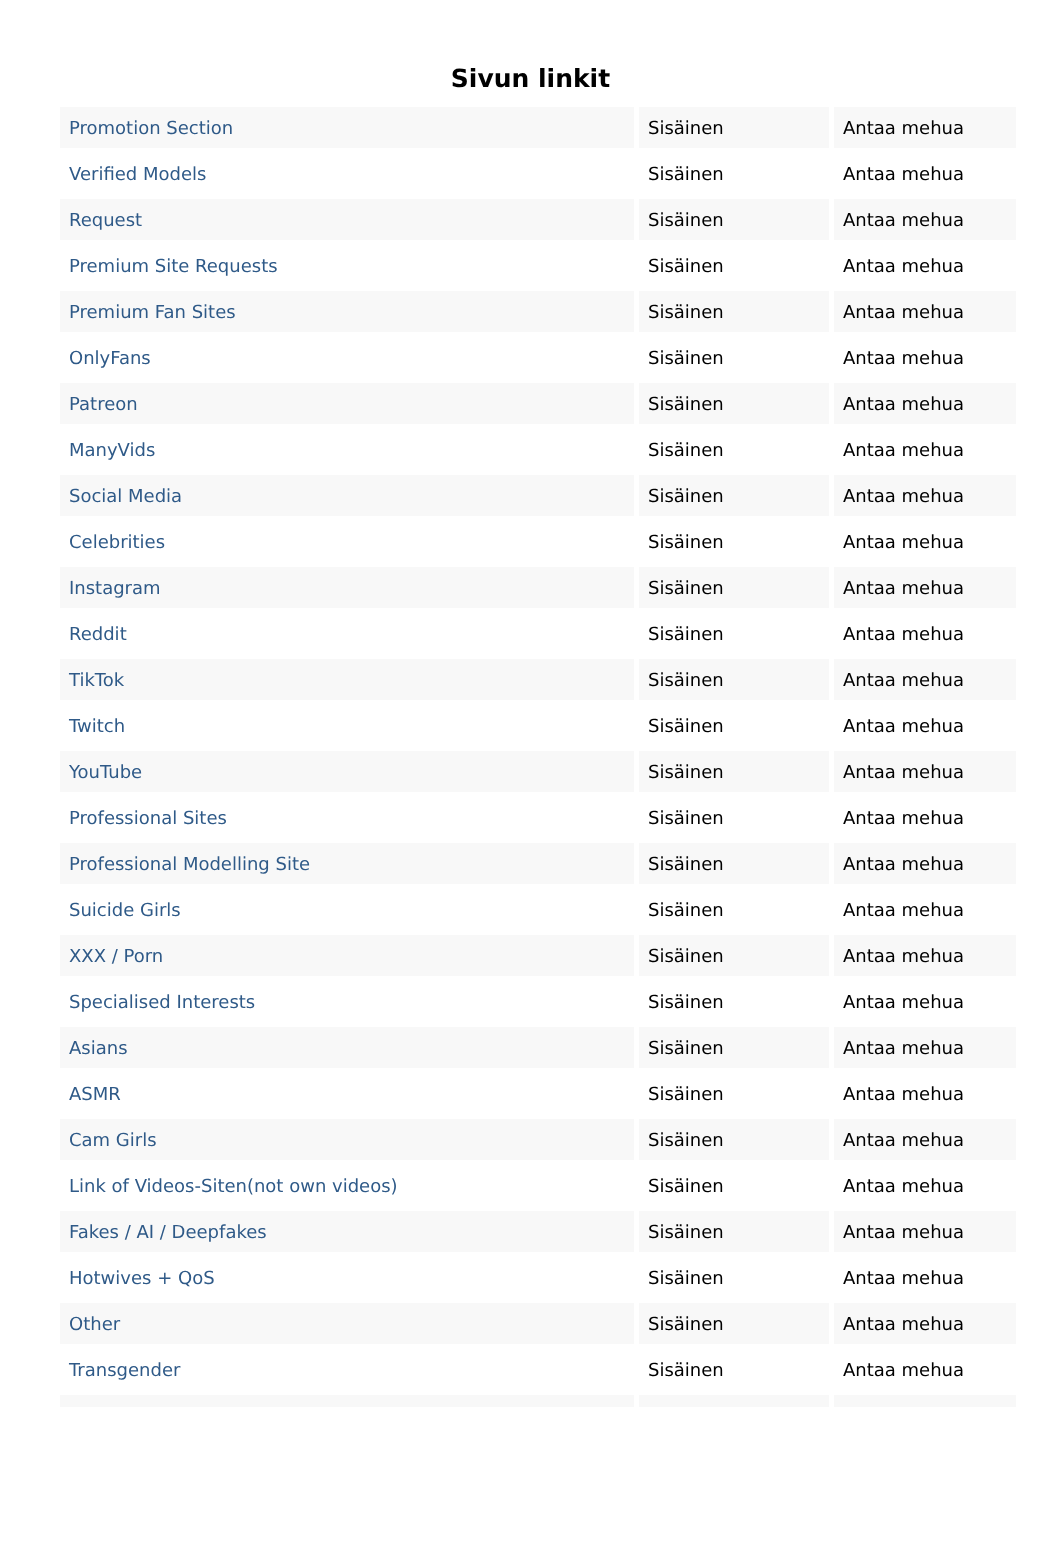Sivun linkit
| Promotion Section | Sisäinen | Antaa mehua |
| Verified Models | Sisäinen | Antaa mehua |
| Request | Sisäinen | Antaa mehua |
| Premium Site Requests | Sisäinen | Antaa mehua |
| Premium Fan Sites | Sisäinen | Antaa mehua |
| OnlyFans | Sisäinen | Antaa mehua |
| Patreon | Sisäinen | Antaa mehua |
| ManyVids | Sisäinen | Antaa mehua |
| Social Media | Sisäinen | Antaa mehua |
| Celebrities | Sisäinen | Antaa mehua |
| Instagram | Sisäinen | Antaa mehua |
| Reddit | Sisäinen | Antaa mehua |
| TikTok | Sisäinen | Antaa mehua |
| Twitch | Sisäinen | Antaa mehua |
| YouTube | Sisäinen | Antaa mehua |
| Professional Sites | Sisäinen | Antaa mehua |
| Professional Modelling Site | Sisäinen | Antaa mehua |
| Suicide Girls | Sisäinen | Antaa mehua |
| XXX / Porn | Sisäinen | Antaa mehua |
| Specialised Interests | Sisäinen | Antaa mehua |
| Asians | Sisäinen | Antaa mehua |
| ASMR | Sisäinen | Antaa mehua |
| Cam Girls | Sisäinen | Antaa mehua |
| Link of Videos-Siten(not own videos) | Sisäinen | Antaa mehua |
| Fakes / AI / Deepfakes | Sisäinen | Antaa mehua |
| Hotwives + QoS | Sisäinen | Antaa mehua |
| Other | Sisäinen | Antaa mehua |
| Transgender | Sisäinen | Antaa mehua |